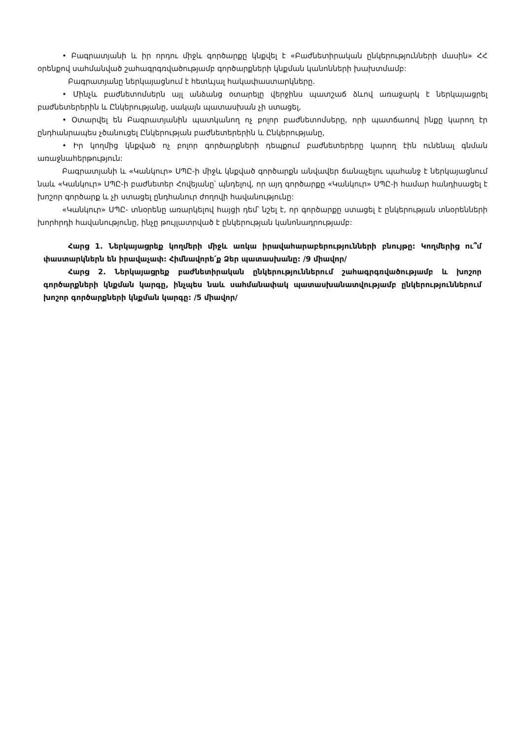• Բագրատյանի և իր որդու միջև գործարքը կնքվել է «Բաժնետիրական ընկերությունների մասին» ՀՀ օրենքով սահմանված շահագրգռվածությամբ գործարքների կնքման կանոնների խախտմամբ:
Բագրատյանը ներկայացնում է հետևյալ հակափաստարկները.
• Մինչև բաժնետոմսերն այլ անձանց օտարելը վերջինս պատշաճ ձևով առաջարկ է ներկայացրել բաժնետերերին և Ընկերությանը, սակայն պատասխան չի ստացել,
• Օտարվել են Բագրատյանին պատկանող ոչ բոլոր բաժնետոմսերը, որի պատճառով ինքը կարող էր ընդհանրապես չծանուցել Ընկերության բաժնետերերին և Ընկերությանը,
• Իր կողմից կնքված ոչ բոլոր գործարքների դեպքում բաժնետերերը կարող էին ունենալ գնման առաջնահերթություն:
Բագրատյանի և «Կանկուր» ՍՊԸ-ի միջև կնքված գործարքն անվավեր ճանաչելու պահանջ է ներկայացնում նաև «Կանկուր» ՍՊԸ-ի բաժնետեր Հովեյանը՝ պնդելով, որ այդ գործարքը «Կանկուր» ՍՊԸ-ի համար հանդիսացել է խոշոր գործարք և չի ստացել ընդհանուր ժողովի հավանությունը:
«Կանկուր» ՍՊԸ- տնօրենը առարկելով հայցի դեմ՝ նշել է, որ գործարքը ստացել է ընկերության տնօրենների խորհրդի հավանությունը, ինչը թույլատրված է ընկերության կանոնադրությամբ:
Հարց 1. Ներկայացրեք կողմերի միջև առկա իրավահարաբերությունների բնույթը: Կողմերից ու՞մ փաստարկներն են իրավաչափ: Հիմնավորե՛ք Ձեր պատասխանը: /9 միավոր/
Հարց 2. Ներկայացրեք բաժնետիրական ընկերություններում շահագրգռվածությամբ և խոշոր գործարքների կնքման կարգը, ինչպես նաև սահմանափակ պատասխանատվությամբ ընկերություններում խոշոր գործարքների կնքման կարգը: /5 միավոր/